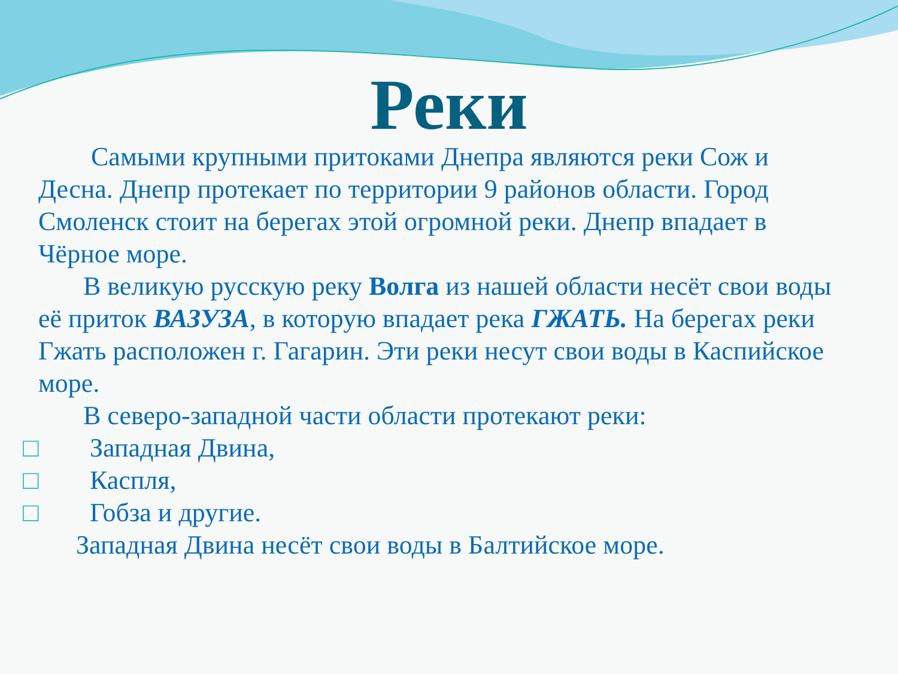Реки
Самыми крупными притоками Днепра являются реки Сож и Десна. Днепр протекает по территории 9 районов области. Город Смоленск стоит на берегах этой огромной реки. Днепр впадает в Чёрное море.
В великую русскую реку Волга из нашей области несёт свои воды её приток ВАЗУЗА, в которую впадает река ГЖАТЬ. На берегах реки Гжать расположен г. Гагарин. Эти реки несут свои воды в Каспийское море.
В северо-западной части области протекают реки:
□ Западная Двина,
□ Каспля,
□ Гобза и другие.
Западная Двина несёт свои воды в Балтийское море.